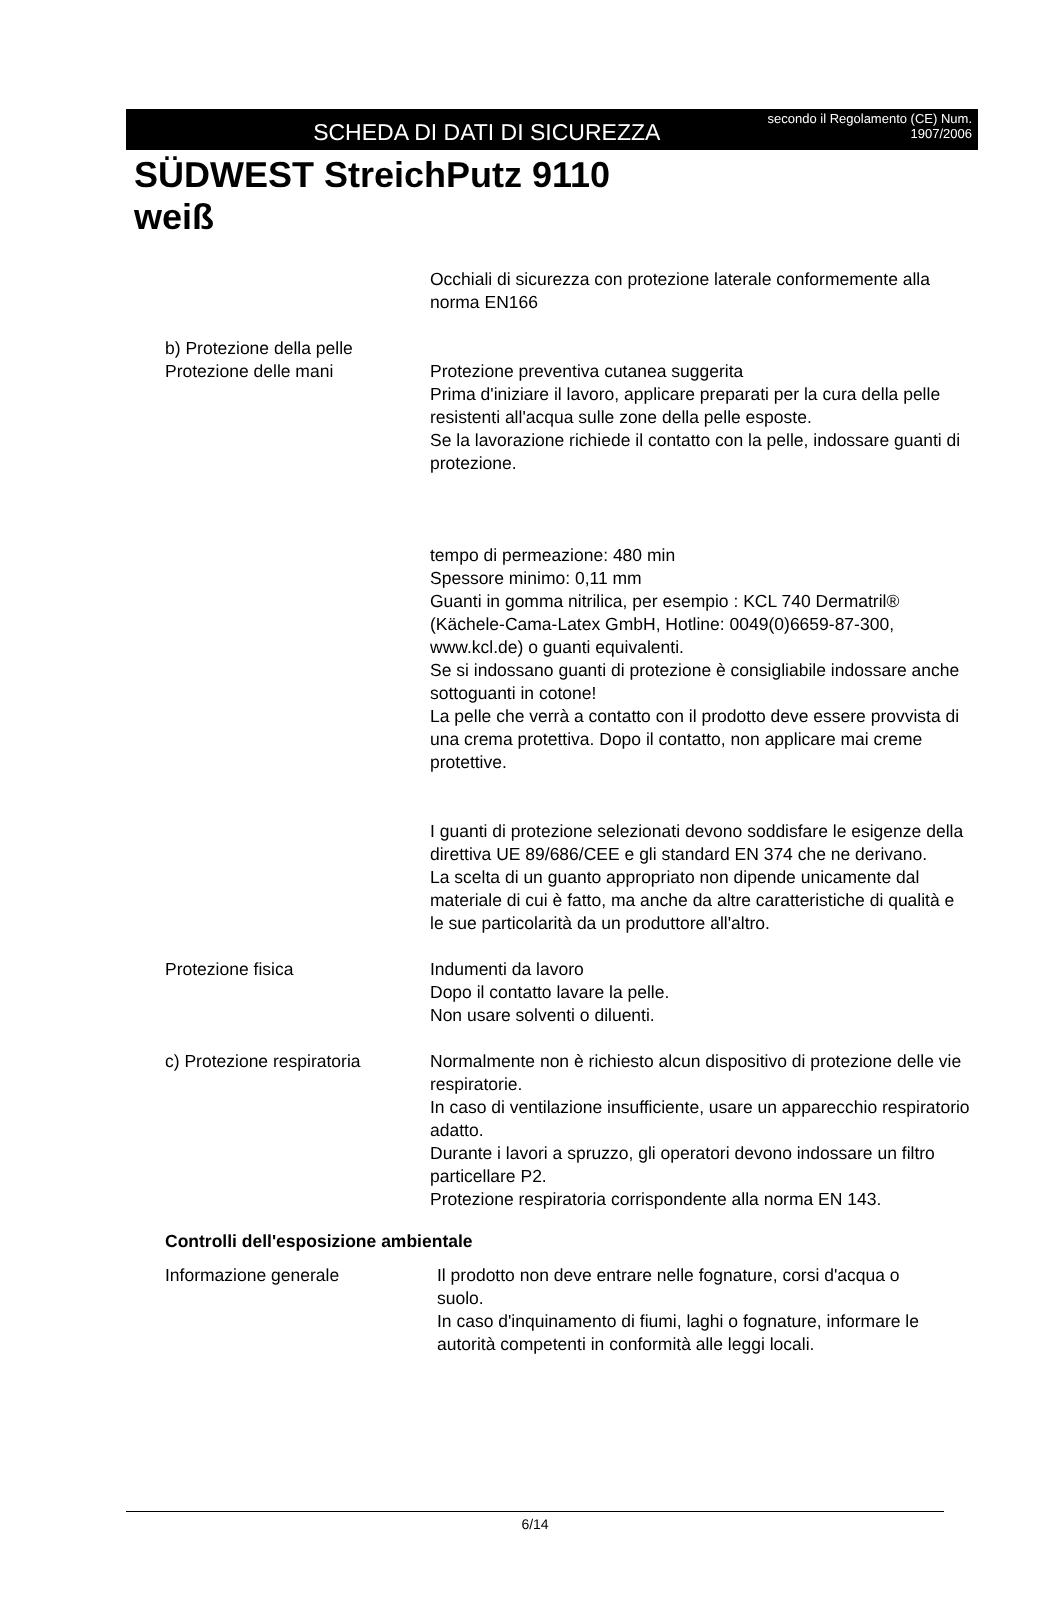SCHEDA DI DATI DI SICUREZZA
secondo il Regolamento (CE) Num.
1907/2006
SÜDWEST StreichPutz 9110
weiß
Occhiali di sicurezza con protezione laterale conformemente alla norma EN166
b) Protezione della pelle
Protezione delle mani
Protezione preventiva cutanea suggerita
Prima d'iniziare il lavoro, applicare preparati per la cura della pelle resistenti all'acqua sulle zone della pelle esposte.
Se la lavorazione richiede il contatto con la pelle, indossare guanti di protezione.
tempo di permeazione: 480 min
Spessore minimo: 0,11 mm
Guanti in gomma nitrilica, per esempio : KCL 740 Dermatril® (Kächele-Cama-Latex GmbH, Hotline: 0049(0)6659-87-300, www.kcl.de) o guanti equivalenti.
Se si indossano guanti di protezione è consigliabile indossare anche sottoguanti in cotone!
La pelle che verrà a contatto con il prodotto deve essere provvista di una crema protettiva. Dopo il contatto, non applicare mai creme protettive.
I guanti di protezione selezionati devono soddisfare le esigenze della direttiva UE 89/686/CEE e gli standard EN 374 che ne derivano.
La scelta di un guanto appropriato non dipende unicamente dal materiale di cui è fatto, ma anche da altre caratteristiche di qualità e le sue particolarità da un produttore all'altro.
Protezione fisica Indumenti da lavoro
Dopo il contatto lavare la pelle.
Non usare solventi o diluenti.
c) Protezione respiratoria
Normalmente non è richiesto alcun dispositivo di protezione delle vie respiratorie.
In caso di ventilazione insufficiente, usare un apparecchio respiratorio adatto.
Durante i lavori a spruzzo, gli operatori devono indossare un filtro particellare P2.
Protezione respiratoria corrispondente alla norma EN 143.
Controlli dell'esposizione ambientale
Informazione generale Il prodotto non deve entrare nelle fognature, corsi d'acqua o suolo.
In caso d'inquinamento di fiumi, laghi o fognature, informare le autorità competenti in conformità alle leggi locali.
6/14